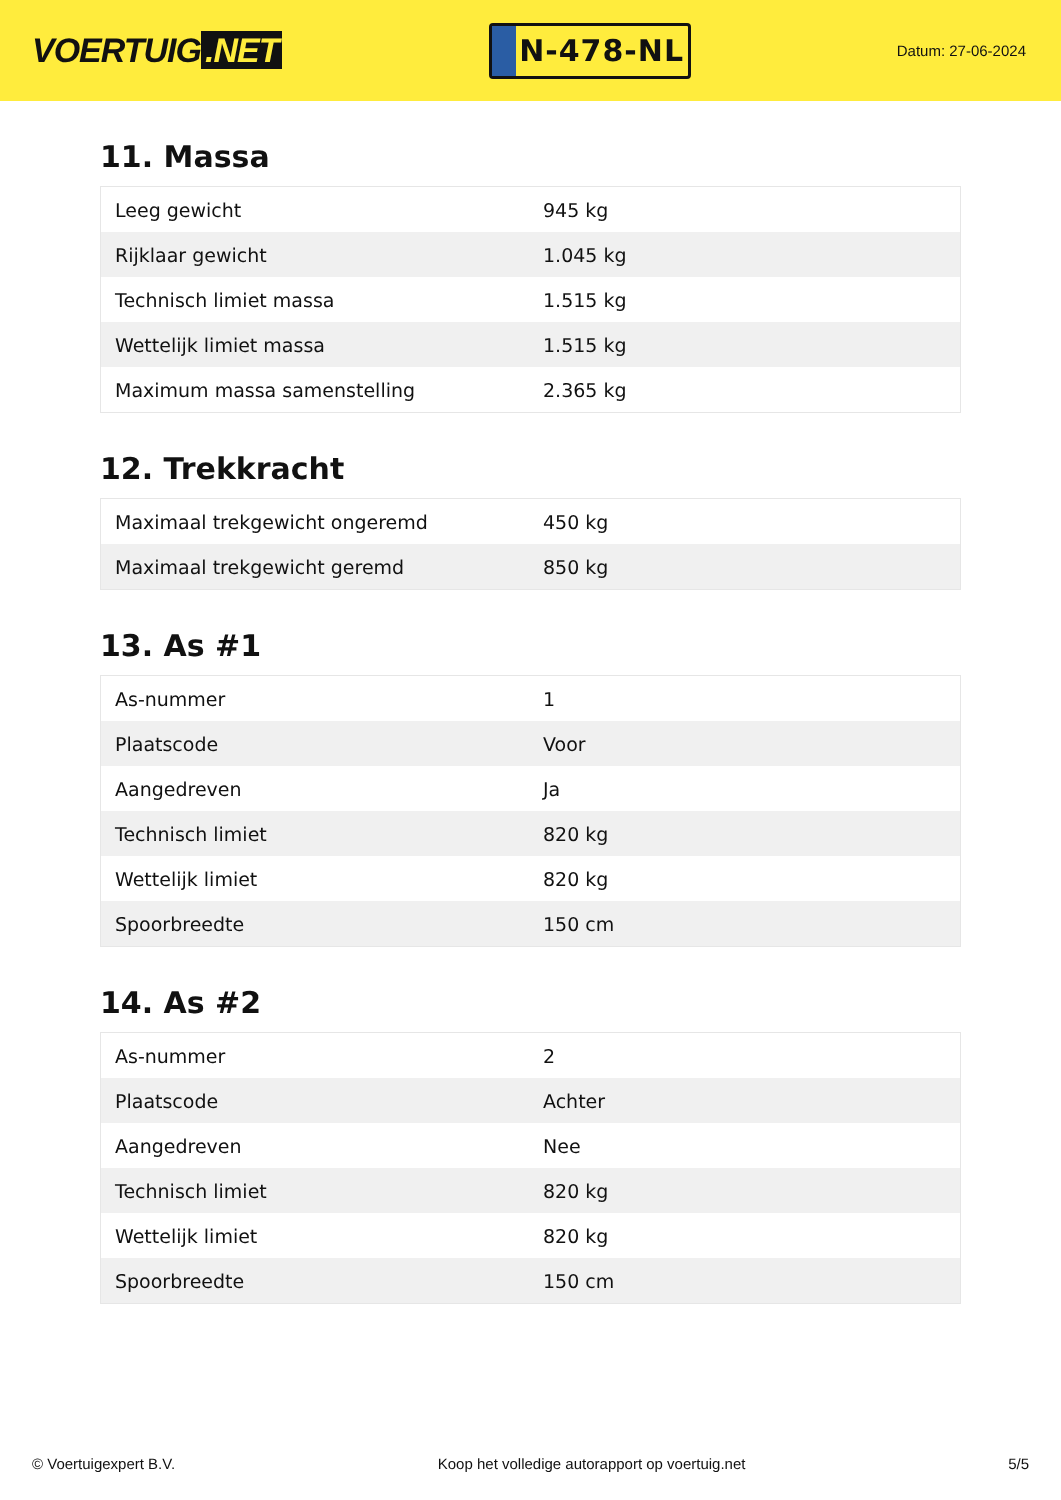VOERTUIG.NET
N-478-NL
Datum: 27-06-2024
11. Massa
| Leeg gewicht | 945 kg |
| Rijklaar gewicht | 1.045 kg |
| Technisch limiet massa | 1.515 kg |
| Wettelijk limiet massa | 1.515 kg |
| Maximum massa samenstelling | 2.365 kg |
12. Trekkracht
| Maximaal trekgewicht ongeremd | 450 kg |
| Maximaal trekgewicht geremd | 850 kg |
13. As #1
| As-nummer | 1 |
| Plaatscode | Voor |
| Aangedreven | Ja |
| Technisch limiet | 820 kg |
| Wettelijk limiet | 820 kg |
| Spoorbreedte | 150 cm |
14. As #2
| As-nummer | 2 |
| Plaatscode | Achter |
| Aangedreven | Nee |
| Technisch limiet | 820 kg |
| Wettelijk limiet | 820 kg |
| Spoorbreedte | 150 cm |
© Voertuigexpert B.V. Koop het volledige autorapport op voertuig.net 5/5